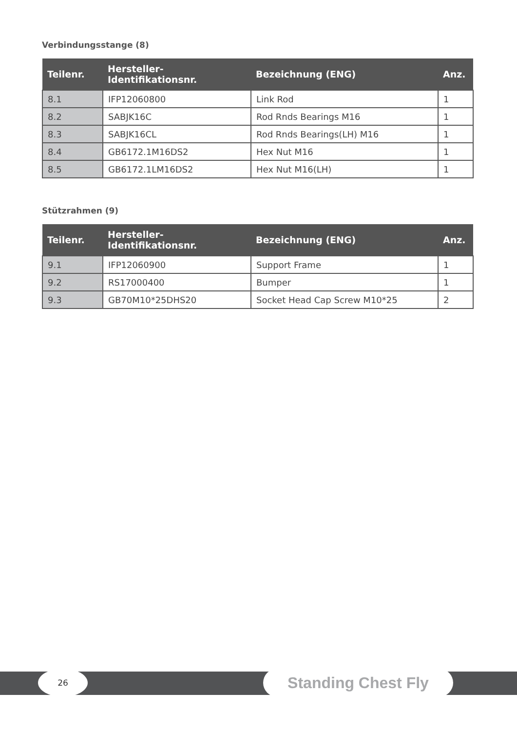Verbindungsstange (8)
| Teilenr. | Hersteller-Identifikationsnr. | Bezeichnung (ENG) | Anz. |
| --- | --- | --- | --- |
| 8.1 | IFP12060800 | Link Rod | 1 |
| 8.2 | SABJK16C | Rod Rnds Bearings M16 | 1 |
| 8.3 | SABJK16CL | Rod Rnds Bearings(LH) M16 | 1 |
| 8.4 | GB6172.1M16DS2 | Hex Nut M16 | 1 |
| 8.5 | GB6172.1LM16DS2 | Hex Nut M16(LH) | 1 |
Stützrahmen (9)
| Teilenr. | Hersteller-Identifikationsnr. | Bezeichnung (ENG) | Anz. |
| --- | --- | --- | --- |
| 9.1 | IFP12060900 | Support Frame | 1 |
| 9.2 | RS17000400 | Bumper | 1 |
| 9.3 | GB70M10*25DHS20 | Socket Head Cap Screw M10*25 | 2 |
26 Standing Chest Fly